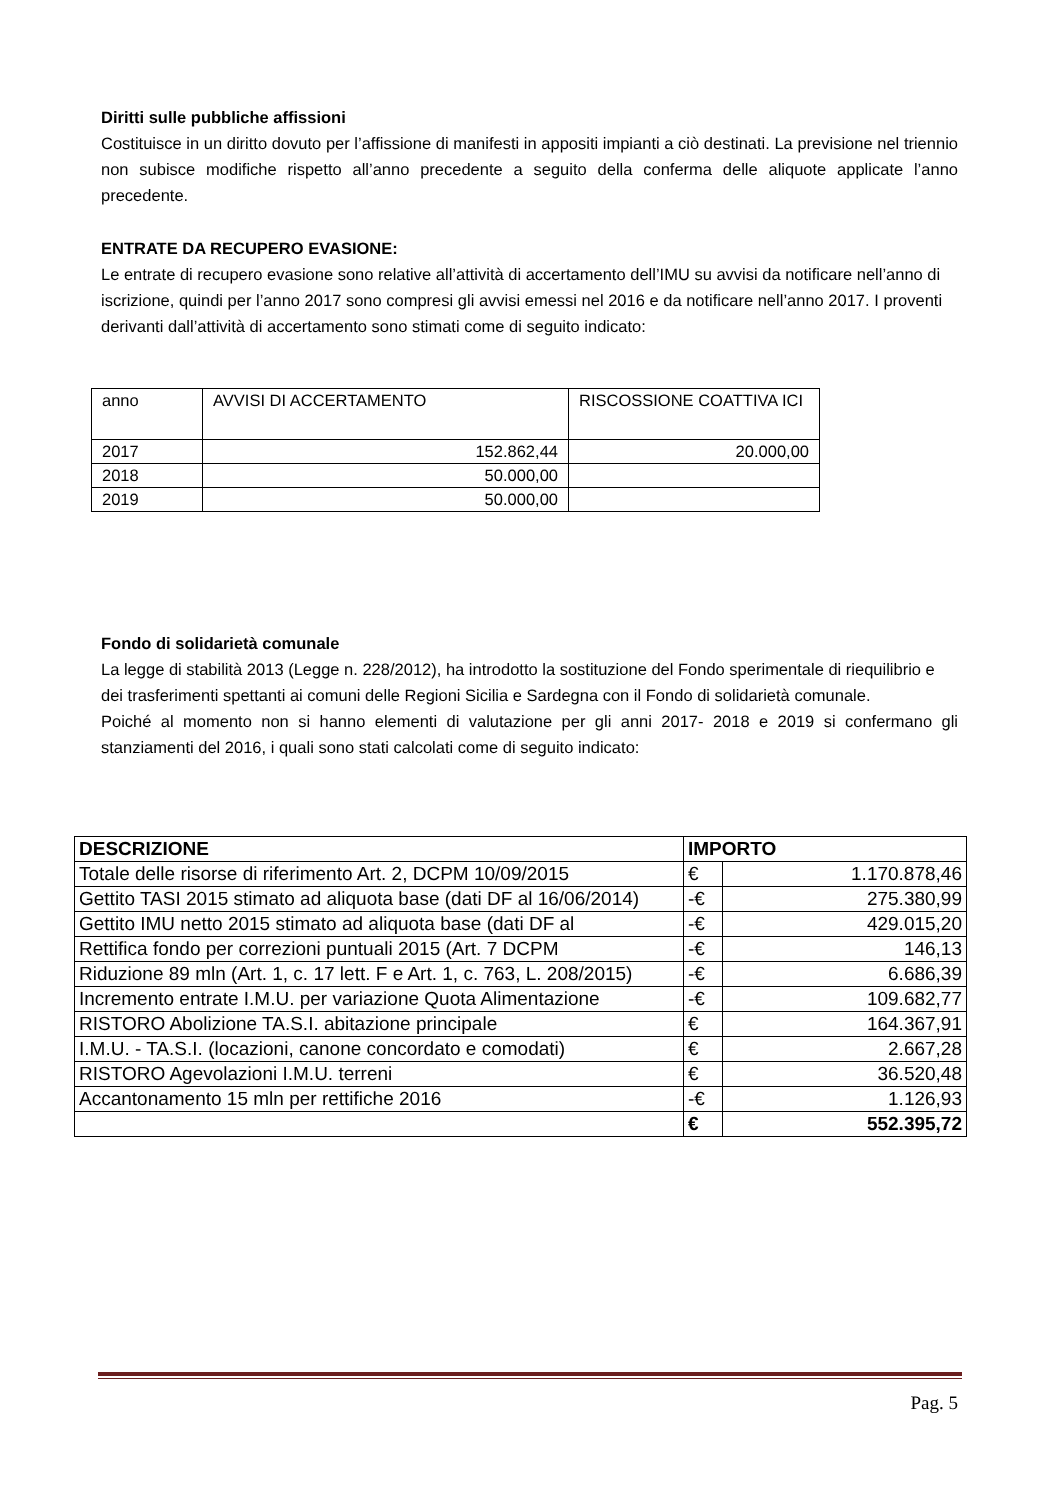Diritti sulle pubbliche affissioni
Costituisce in un diritto dovuto per l’affissione di manifesti in appositi impianti a ciò destinati. La previsione nel triennio non subisce modifiche rispetto all’anno precedente a seguito della conferma delle aliquote applicate l’anno precedente.
ENTRATE DA RECUPERO EVASIONE:
Le entrate di recupero evasione sono relative all’attività di accertamento dell’IMU su avvisi da notificare nell’anno di iscrizione, quindi per l’anno 2017 sono compresi gli avvisi emessi nel 2016 e da notificare nell’anno 2017. I proventi derivanti dall’attività di accertamento sono stimati come di seguito indicato:
| anno | AVVISI DI ACCERTAMENTO | RISCOSSIONE COATTIVA ICI |
| 2017 | 152.862,44 | 20.000,00 |
| 2018 | 50.000,00 | |
| 2019 | 50.000,00 | |
Fondo di solidarietà comunale
La legge di stabilità 2013 (Legge n. 228/2012), ha introdotto la sostituzione del Fondo sperimentale di riequilibrio e dei trasferimenti spettanti ai comuni delle Regioni Sicilia e Sardegna con il Fondo di solidarietà comunale.
Poiché al momento non si hanno elementi di valutazione per gli anni 2017- 2018 e 2019 si confermano gli stanziamenti del 2016, i quali sono stati calcolati come di seguito indicato:
| DESCRIZIONE | IMPORTO | |
| Totale delle risorse di riferimento Art. 2, DCPM 10/09/2015 | € | 1.170.878,46 |
| Gettito TASI 2015 stimato ad aliquota base (dati DF al 16/06/2014) | -€ | 275.380,99 |
| Gettito IMU netto 2015 stimato ad aliquota base (dati DF al | -€ | 429.015,20 |
| Rettifica fondo per correzioni puntuali 2015 (Art. 7 DCPM | -€ | 146,13 |
| Riduzione 89 mln (Art. 1, c. 17 lett. F e Art. 1, c. 763, L. 208/2015) | -€ | 6.686,39 |
| Incremento entrate I.M.U. per variazione Quota Alimentazione | -€ | 109.682,77 |
| RISTORO Abolizione TA.S.I. abitazione principale | € | 164.367,91 |
| I.M.U. - TA.S.I. (locazioni, canone concordato e comodati) | € | 2.667,28 |
| RISTORO Agevolazioni I.M.U. terreni | € | 36.520,48 |
| Accantonamento 15 mln per rettifiche 2016 | -€ | 1.126,93 |
| | € | 552.395,72 |
Pag. 5